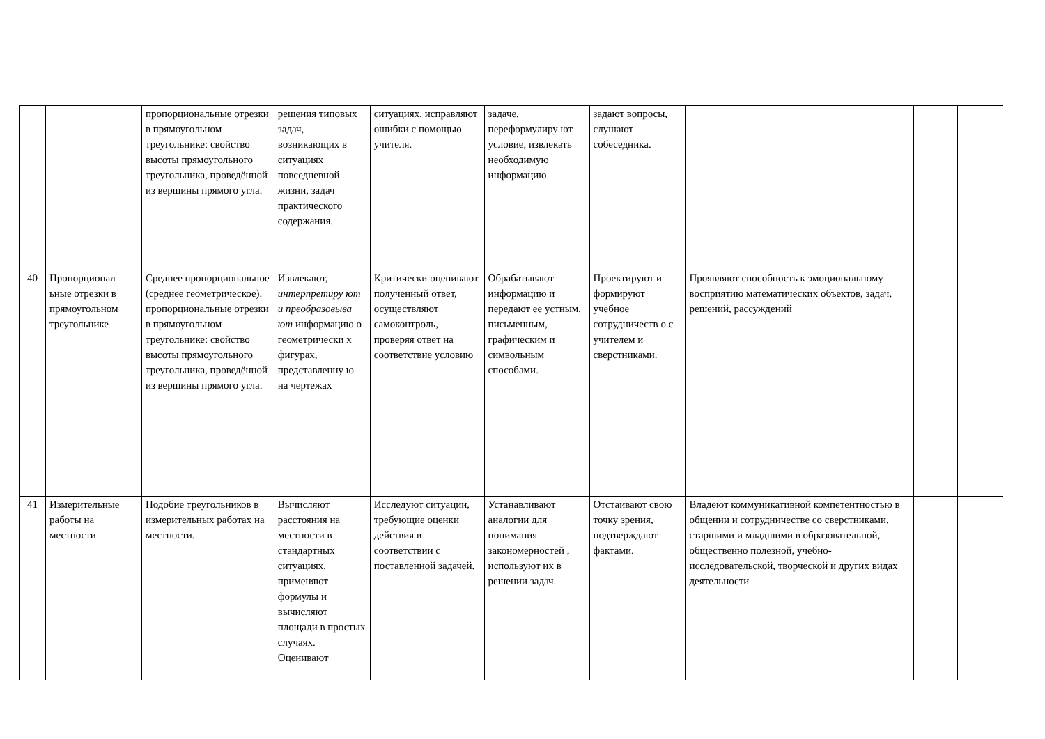| | | пропорциональные отрезки в прямоугольном треугольнике: свойство высоты прямоугольного треугольника, проведённой из вершины прямого угла. | решения типовых задач, возникающих в ситуациях повседневной жизни, задач практического содержания. | ситуациях, исправляют ошибки с помощью учителя. | задаче, переформулиру ют условие, извлекать необходимую информацию. | задают вопросы, слушают собеседника. | | | |
| 40 | Пропорционал ьные отрезки в прямоугольном треугольнике | Среднее пропорциональное (среднее геометрическое). пропорциональные отрезки в прямоугольном треугольнике: свойство высоты прямоугольного треугольника, проведённой из вершины прямого угла. | Извлекают, интерпретиру ют и преобразовыва ют информацию о геометрически х фигурах, представленну ю на чертежах | Критически оценивают полученный ответ, осуществляют самоконтроль, проверяя ответ на соответствие условию | Обрабатывают информацию и передают ее устным, письменным, графическим и символьным способами. | Проектируют и формируют учебное сотрудничеств о с учителем и сверстниками. | Проявляют способность к эмоциональному восприятию математических объектов, задач, решений, рассуждений | | |
| 41 | Измерительные работы на местности | Подобие треугольников в измерительных работах на местности. | Вычисляют расстояния на местности в стандартных ситуациях, применяют формулы и вычисляют площади в простых случаях. Оценивают | Исследуют ситуации, требующие оценки действия в соответствии с поставленной задачей. | Устанавливают аналогии для понимания закономерностей , используют их в решении задач. | Отстаивают свою точку зрения, подтверждают фактами. | Владеют коммуникативной компетентностью в общении и сотрудничестве со сверстниками, старшими и младшими в образовательной, общественно полезной, учебно-исследовательской, творческой и других видах деятельности | | |